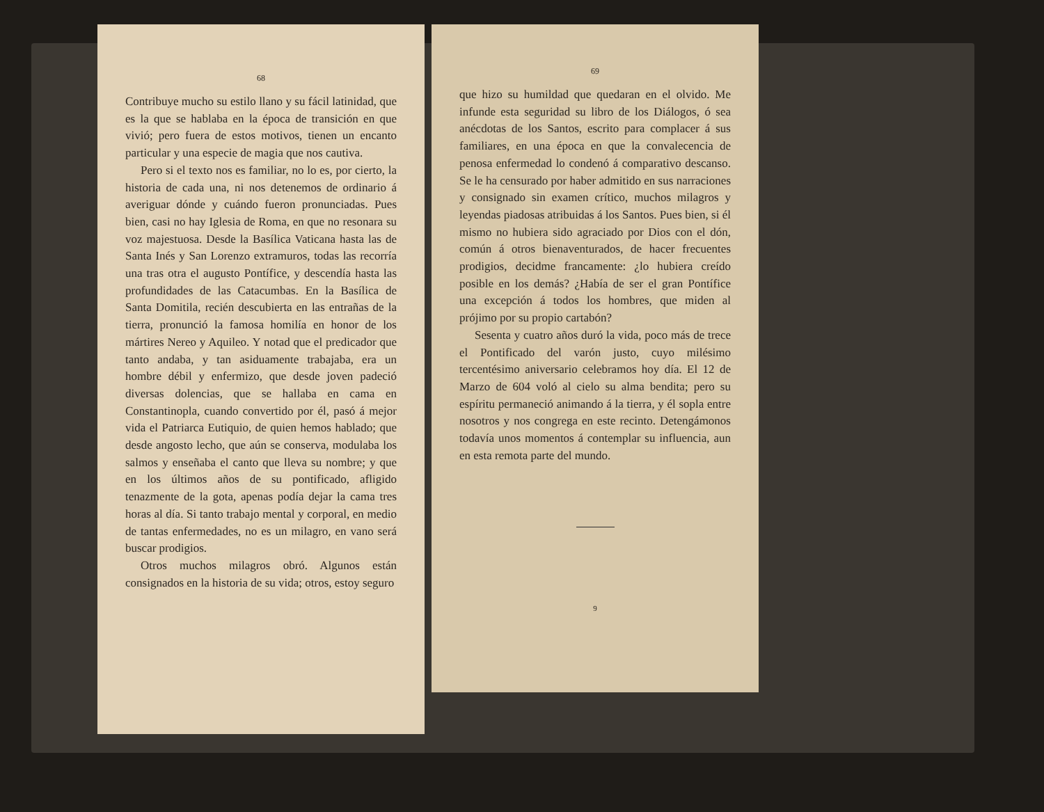68
Contribuye mucho su estilo llano y su fácil latinidad, que es la que se hablaba en la época de transición en que vivió; pero fuera de estos motivos, tienen un encanto particular y una especie de magia que nos cautiva.
Pero si el texto nos es familiar, no lo es, por cierto, la historia de cada una, ni nos detenemos de ordinario á averiguar dónde y cuándo fueron pronunciadas. Pues bien, casi no hay Iglesia de Roma, en que no resonara su voz majestuosa. Desde la Basílica Vaticana hasta las de Santa Inés y San Lorenzo extramuros, todas las recorría una tras otra el augusto Pontífice, y descendía hasta las profundidades de las Catacumbas. En la Basílica de Santa Domitila, recién descubierta en las entrañas de la tierra, pronunció la famosa homilía en honor de los mártires Nereo y Aquileo. Y notad que el predicador que tanto andaba, y tan asiduamente trabajaba, era un hombre débil y enfermizo, que desde joven padeció diversas dolencias, que se hallaba en cama en Constantinopla, cuando convertido por él, pasó á mejor vida el Patriarca Eutiquio, de quien hemos hablado; que desde angosto lecho, que aún se conserva, modulaba los salmos y enseñaba el canto que lleva su nombre; y que en los últimos años de su pontificado, afligido tenazmente de la gota, apenas podía dejar la cama tres horas al día. Si tanto trabajo mental y corporal, en medio de tantas enfermedades, no es un milagro, en vano será buscar prodigios.
Otros muchos milagros obró. Algunos están consignados en la historia de su vida; otros, estoy seguro
69
que hizo su humildad que quedaran en el olvido. Me infunde esta seguridad su libro de los Diálogos, ó sea anécdotas de los Santos, escrito para complacer á sus familiares, en una época en que la convalecencia de penosa enfermedad lo condenó á comparativo descanso. Se le ha censurado por haber admitido en sus narraciones y consignado sin examen crítico, muchos milagros y leyendas piadosas atribuidas á los Santos. Pues bien, si él mismo no hubiera sido agraciado por Dios con el dón, común á otros bienaventurados, de hacer frecuentes prodigios, decidme francamente: ¿lo hubiera creído posible en los demás? ¿Había de ser el gran Pontífice una excepción á todos los hombres, que miden al prójimo por su propio cartabón?
Sesenta y cuatro años duró la vida, poco más de trece el Pontificado del varón justo, cuyo milésimo tercentésimo aniversario celebramos hoy día. El 12 de Marzo de 604 voló al cielo su alma bendita; pero su espíritu permaneció animando á la tierra, y él sopla entre nosotros y nos congrega en este recinto. Detengámonos todavía unos momentos á contemplar su influencia, aun en esta remota parte del mundo.
9